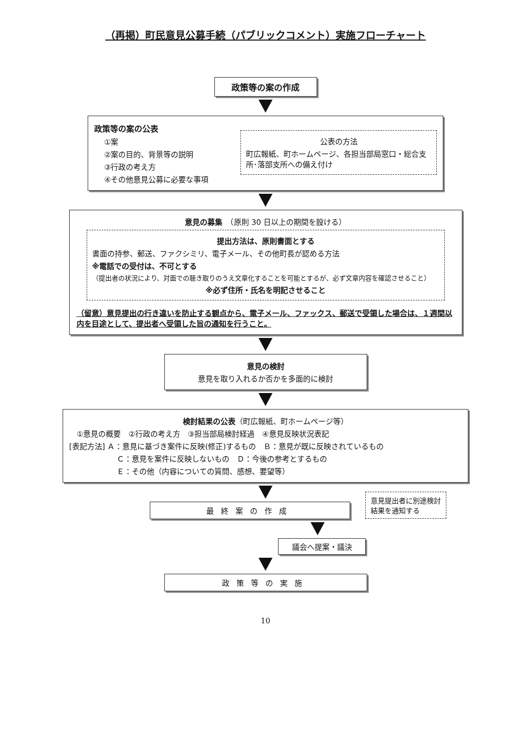（再掲）町民意見公募手続（パブリックコメント）実施フローチャート
政策等の案の作成
政策等の案の公表
①案
②案の目的、背景等の説明
③行政の考え方
④その他意見公募に必要な事項
公表の方法
町広報紙、町ホームページ、各担当部局窓口・総合支所･落部支所への備え付け
意見の募集　（原則 30 日以上の期間を設ける）
提出方法は、原則書面とする
書面の持参、郵送、ファクシミリ、電子メール、その他町長が認める方法
※電話での受付は、不可とする
（提出者の状況により、対面での聴き取りのうえ文章化することを可能とするが、必ず文章内容を確認させること）
※必ず住所・氏名を明記させること
（留意）意見提出の行き違いを防止する観点から、電子メール、ファックス、郵送で受領した場合は、１週間以内を目途として、提出者へ受領した旨の通知を行うこと。
意見の検討
意見を取り入れるか否かを多面的に検討
検討結果の公表（町広報紙、町ホームページ等）
　①意見の概要　②行政の考え方　③担当部局検討経過　④意見反映状況表記
[表記方法] Ａ：意見に基づき案件に反映(修正)するもの　Ｂ：意見が既に反映されているもの
Ｃ：意見を案件に反映しないもの　Ｄ：今後の参考とするもの
Ｅ：その他（内容についての質問、感想、要望等）
最終案の作成
意見提出者に別途検討結果を通知する
議会へ提案・議決
政策等の実施
10